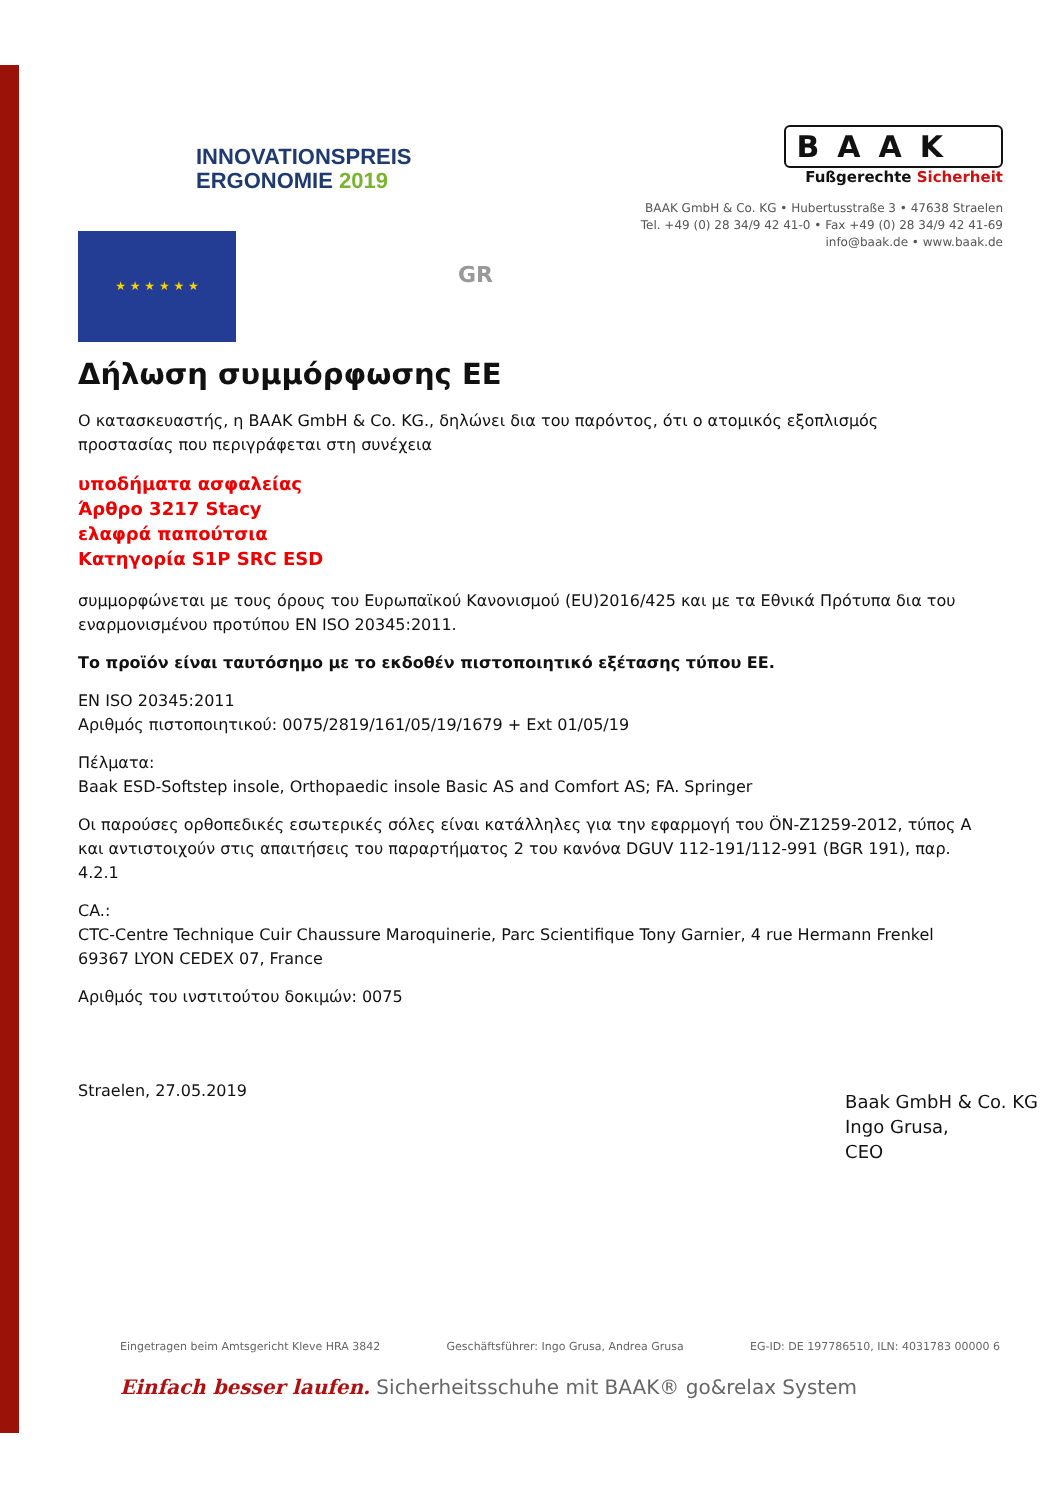INNOVATIONSPREIS
ERGONOMIE 2019
BAAK
Fußgerechte Sicherheit
BAAK GmbH & Co. KG • Hubertusstraße 3 • 47638 Straelen
Tel. +49 (0) 28 34/9 42 41-0 • Fax +49 (0) 28 34/9 42 41-69
info@baak.de • www.baak.de
★ ★ ★ ★ ★ ★
GR
Δήλωση συμμόρφωσης ΕΕ
Ο κατασκευαστής, η BAAK GmbH & Co. KG., δηλώνει δια του παρόντος, ότι ο ατομικός εξοπλισμός προστασίας που περιγράφεται στη συνέχεια
υποδήματα ασφαλείας
Άρθρο 3217 Stacy
ελαφρά παπούτσια
Κατηγορία S1P SRC ESD
συμμορφώνεται με τους όρους του Ευρωπαϊκού Κανονισμού (EU)2016/425 και με τα Εθνικά Πρότυπα δια του εναρμονισμένου προτύπου EN ISO 20345:2011.
Το προϊόν είναι ταυτόσημο με το εκδοθέν πιστοποιητικό εξέτασης τύπου ΕΕ.
EN ISO 20345:2011
Αριθμός πιστοποιητικού: 0075/2819/161/05/19/1679 + Ext 01/05/19
Πέλματα:
Baak ESD-Softstep insole, Orthopaedic insole Basic AS and Comfort AS; FA. Springer
Οι παρούσες ορθοπεδικές εσωτερικές σόλες είναι κατάλληλες για την εφαρμογή του ÖN-Z1259-2012, τύπος A και αντιστοιχούν στις απαιτήσεις του παραρτήματος 2 του κανόνα DGUV 112-191/112-991 (BGR 191), παρ. 4.2.1
CA.:
CTC-Centre Technique Cuir Chaussure Maroquinerie, Parc Scientifique Tony Garnier, 4 rue Hermann Frenkel 69367 LYON CEDEX 07, France
Αριθμός του ινστιτούτου δοκιμών: 0075
Straelen, 27.05.2019
Baak GmbH & Co. KG
Ingo Grusa,
CEO
Eingetragen beim Amtsgericht Kleve HRA 3842 Geschäftsführer: Ingo Grusa, Andrea Grusa EG-ID: DE 197786510, ILN: 4031783 00000 6
Einfach besser laufen. Sicherheitsschuhe mit BAAK® go&relax System